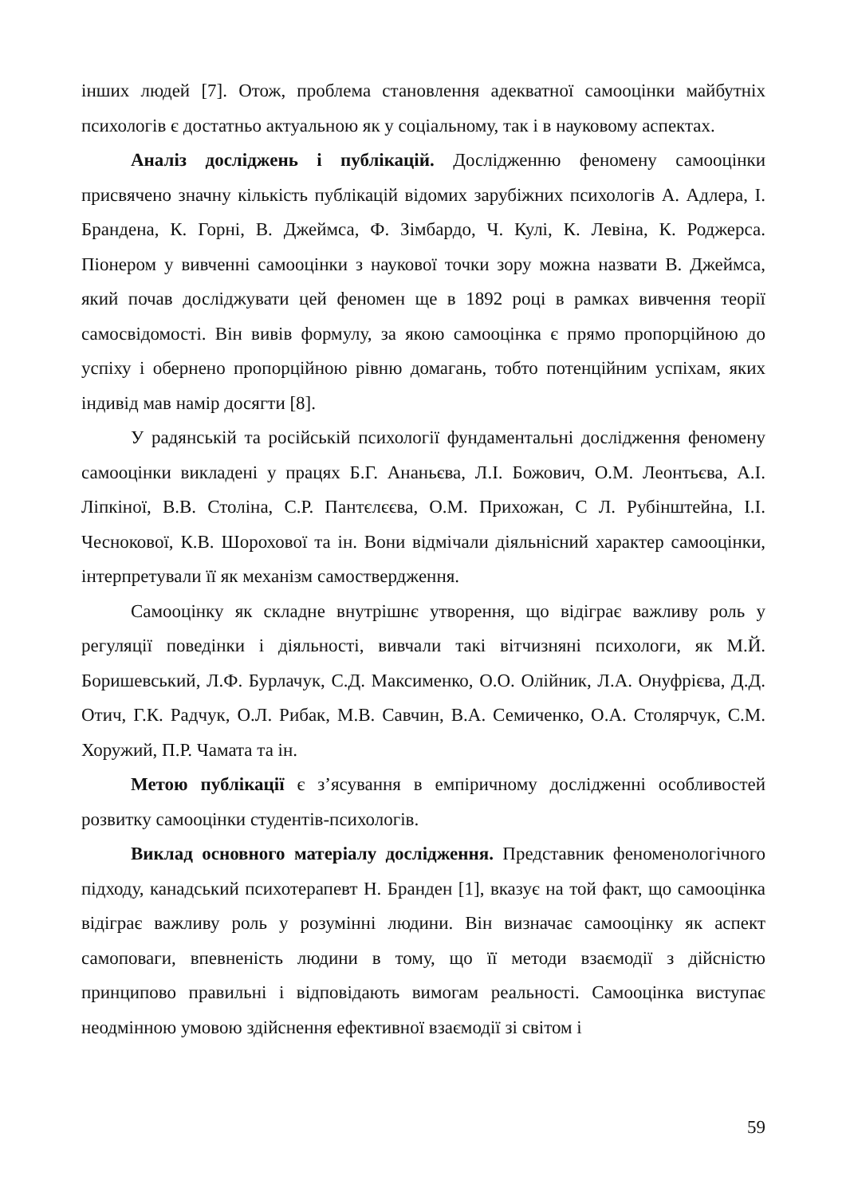інших людей [7]. Отож, проблема становлення адекватної самооцінки майбутніх психологів є достатньо актуальною як у соціальному, так і в науковому аспектах.
Аналіз досліджень і публікацій. Дослідженню феномену самооцінки присвячено значну кількість публікацій відомих зарубіжних психологів А. Адлера, І. Брандена, К. Горні, В. Джеймса, Ф. Зімбардо, Ч. Кулі, К. Левіна, К. Роджерса. Піонером у вивченні самооцінки з наукової точки зору можна назвати В. Джеймса, який почав досліджувати цей феномен ще в 1892 році в рамках вивчення теорії самосвідомості. Він вивів формулу, за якою самооцінка є прямо пропорційною до успіху і обернено пропорційною рівню домагань, тобто потенційним успіхам, яких індивід мав намір досягти [8].
У радянській та російській психології фундаментальні дослідження феномену самооцінки викладені у працях Б.Г. Ананьєва, Л.І. Божович, О.М. Леонтьєва, А.І. Ліпкіної, В.В. Століна, С.Р. Пантєлєєва, О.М. Прихожан, С Л. Рубінштейна, І.І. Чеснокової, К.В. Шорохової та ін. Вони відмічали діяльнісний характер самооцінки, інтерпретували її як механізм самоствердження.
Самооцінку як складне внутрішнє утворення, що відіграє важливу роль у регуляції поведінки і діяльності, вивчали такі вітчизняні психологи, як М.Й. Боришевський, Л.Ф. Бурлачук, С.Д. Максименко, О.О. Олійник, Л.А. Онуфрієва, Д.Д. Отич, Г.К. Радчук, О.Л. Рибак, М.В. Савчин, В.А. Семиченко, О.А. Столярчук, С.М. Хоружий, П.Р. Чамата та ін.
Метою публікації є з’ясування в емпіричному дослідженні особливостей розвитку самооцінки студентів-психологів.
Виклад основного матеріалу дослідження. Представник феноменологічного підходу, канадський психотерапевт Н. Бранден [1], вказує на той факт, що самооцінка відіграє важливу роль у розумінні людини. Він визначає самооцінку як аспект самоповаги, впевненість людини в тому, що її методи взаємодії з дійсністю принципово правильні і відповідають вимогам реальності. Самооцінка виступає неодмінною умовою здійснення ефективної взаємодії зі світом і
59